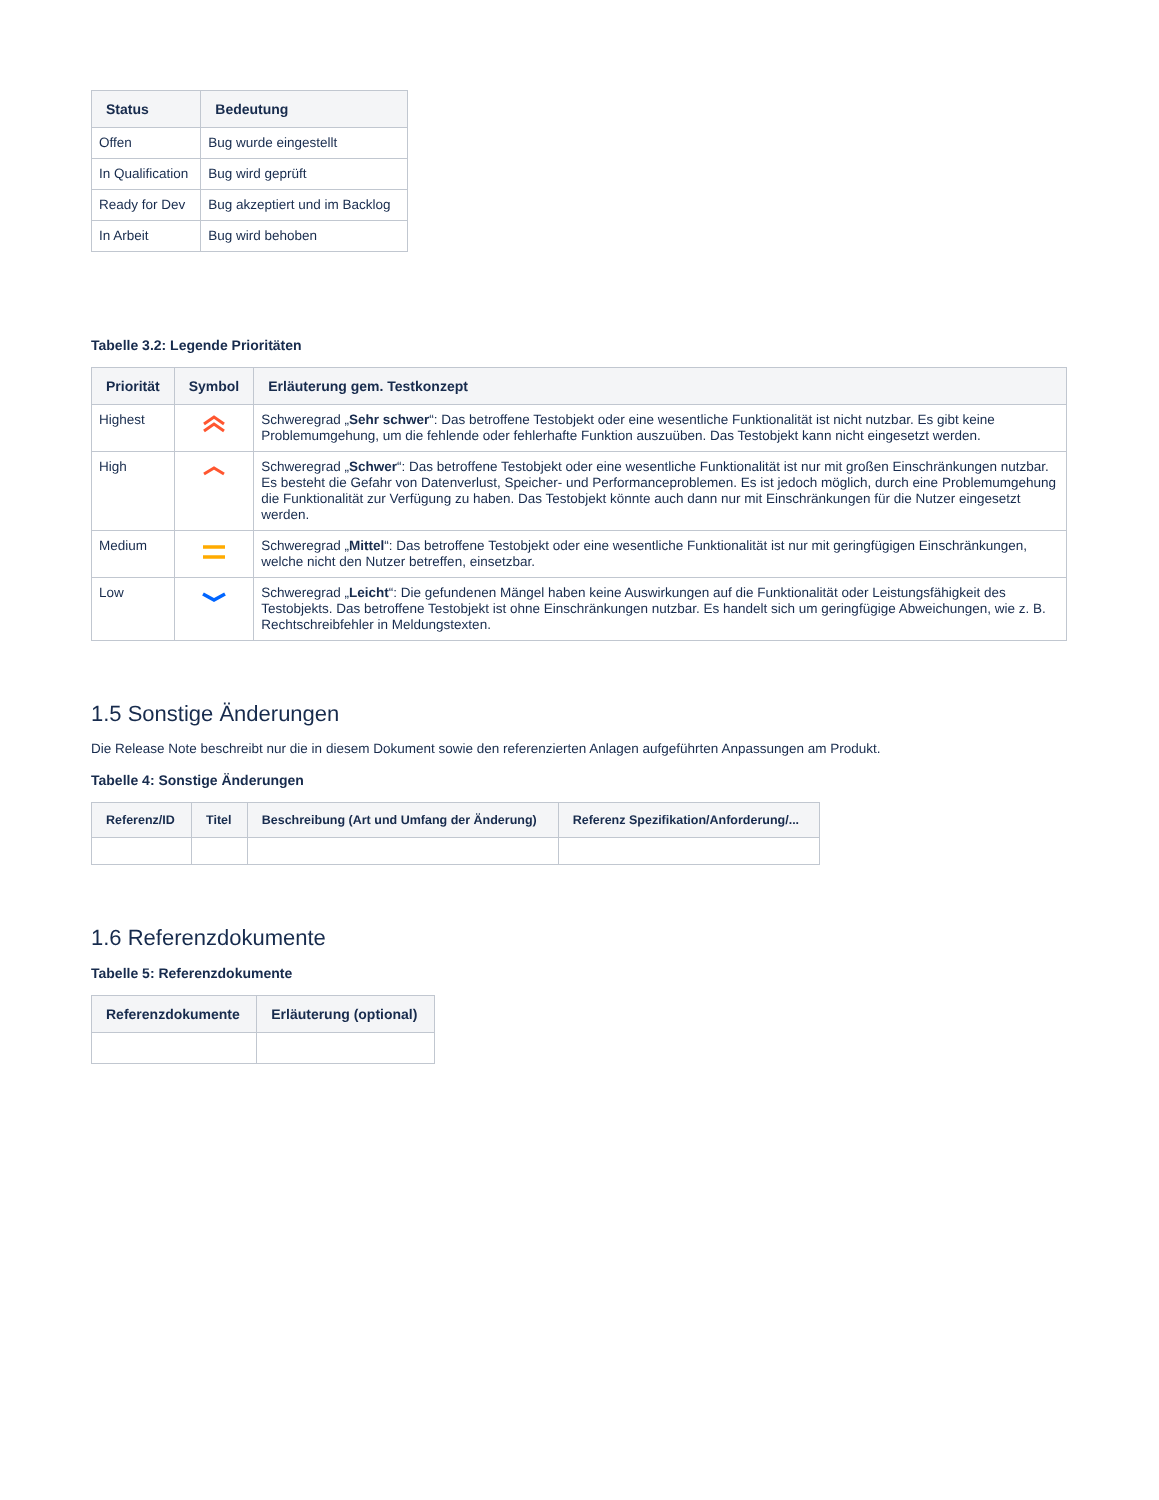| Status | Bedeutung |
| --- | --- |
| Offen | Bug wurde eingestellt |
| In Qualification | Bug wird geprüft |
| Ready for Dev | Bug akzeptiert und im Backlog |
| In Arbeit | Bug wird behoben |
Tabelle 3.2: Legende Prioritäten
| Priorität | Symbol | Erläuterung gem. Testkonzept |
| --- | --- | --- |
| Highest | | Schweregrad „ Sehr schwer “: Das betroffene Testobjekt oder eine wesentliche Funktionalität ist nicht nutzbar. Es gibt keine Problemumgehung, um die fehlende oder fehlerhafte Funktion auszuüben. Das Testobjekt kann nicht eingesetzt werden. |
| High | | Schweregrad „ Schwer “: Das betroffene Testobjekt oder eine wesentliche Funktionalität ist nur mit großen Einschränkungen nutzbar. Es besteht die Gefahr von Datenverlust, Speicher- und Performanceproblemen. Es ist jedoch möglich, durch eine Problemumgehung die Funktionalität zur Verfügung zu haben. Das Testobjekt könnte auch dann nur mit Einschränkungen für die Nutzer eingesetzt werden. |
| Medium | | Schweregrad „ Mittel “: Das betroffene Testobjekt oder eine wesentliche Funktionalität ist nur mit geringfügigen Einschränkungen, welche nicht den Nutzer betreffen, einsetzbar. |
| Low | | Schweregrad „ Leicht “: Die gefundenen Mängel haben keine Auswirkungen auf die Funktionalität oder Leistungsfähigkeit des Testobjekts. Das betroffene Testobjekt ist ohne Einschränkungen nutzbar. Es handelt sich um geringfügige Abweichungen, wie z. B. Rechtschreibfehler in Meldungstexten. |
1.5 Sonstige Änderungen
Die Release Note beschreibt nur die in diesem Dokument sowie den referenzierten Anlagen aufgeführten Anpassungen am Produkt.
Tabelle 4: Sonstige Änderungen
| Referenz/ID | Titel | Beschreibung (Art und Umfang der Änderung) | Referenz Spezifikation/Anforderung/... |
| --- | --- | --- | --- |
1.6 Referenzdokumente
Tabelle 5: Referenzdokumente
| Referenzdokumente | Erläuterung (optional) |
| --- | --- |